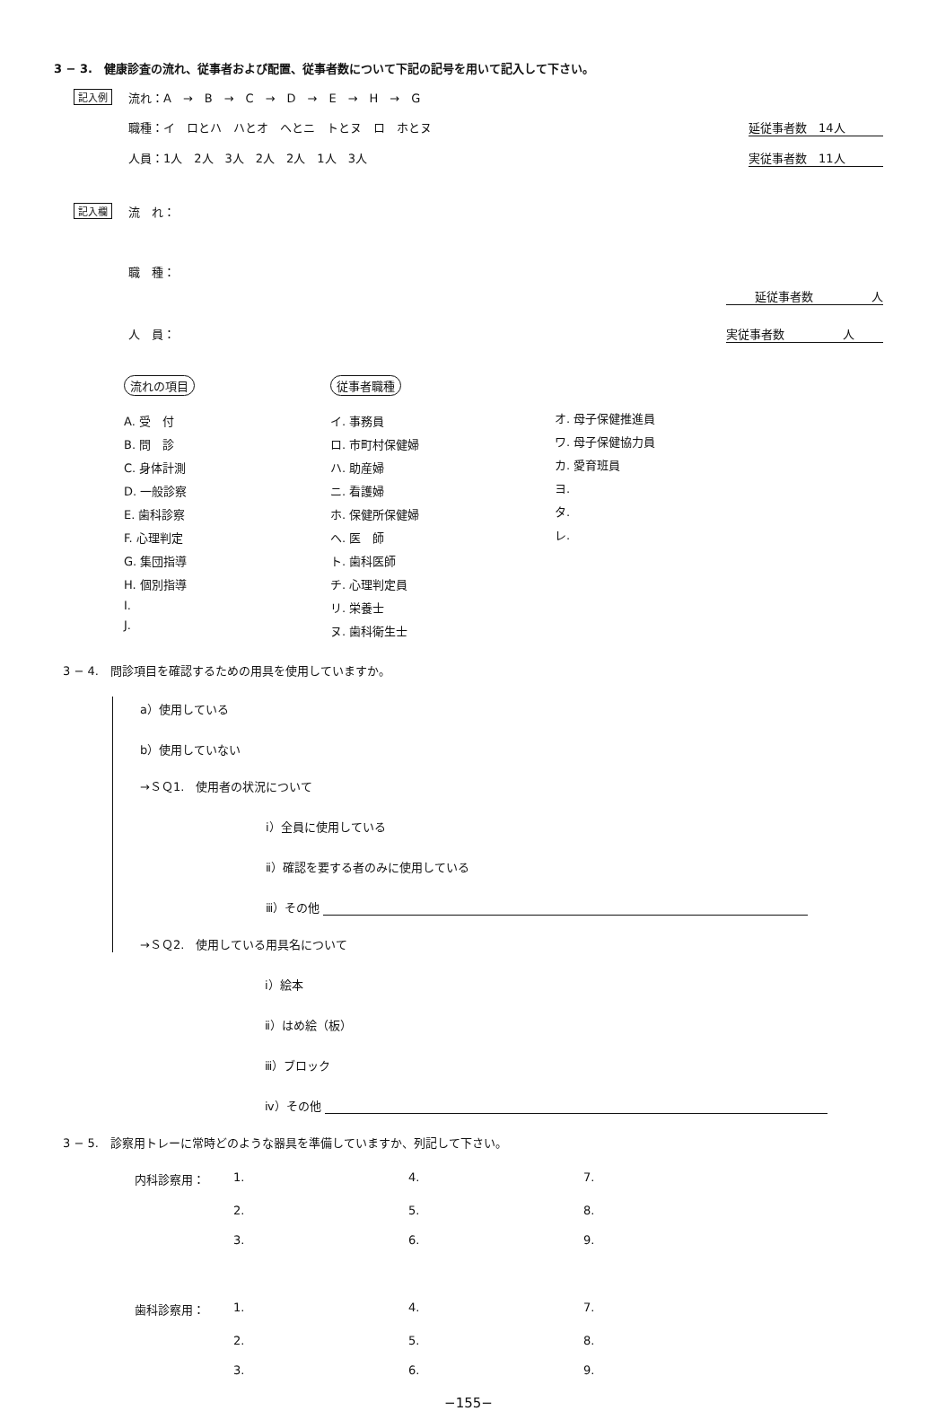3 − 3.　健康診査の流れ、従事者および配置、従事者数について下記の記号を用いて記入して下さい。
記入例
流れ：A　→　B　→　C　→　D　→　E　→　H　→　G
職種：イ　ロとハ　ハとオ　ヘとニ　トとヌ　ロ　ホとヌ 延従事者数　14人
人員：1人　2人　3人　2人　2人　1人　3人 実従事者数　11人
記入欄
流　れ：
職　種：
延従事者数　　　　　人
人　員： 実従事者数　　　　　人
流れの項目
A. 受　付
B. 問　診
C. 身体計測
D. 一般診察
E. 歯科診察
F. 心理判定
G. 集団指導
H. 個別指導
I.
J.
従事者職種
イ. 事務員
ロ. 市町村保健婦
ハ. 助産婦
ニ. 看護婦
ホ. 保健所保健婦
ヘ. 医　師
ト. 歯科医師
チ. 心理判定員
リ. 栄養士
ヌ. 歯科衛生士
オ. 母子保健推進員
ワ. 母子保健協力員
カ. 愛育班員
ヨ.
タ.
レ.
3 − 4.　問診項目を確認するための用具を使用していますか。
a）使用している
b）使用していない
→ＳＱ1.　使用者の状況について
ⅰ）全員に使用している
ⅱ）確認を要する者のみに使用している
ⅲ）その他
→ＳＱ2.　使用している用具名について
ⅰ）絵本
ⅱ）はめ絵（板）
ⅲ）ブロック
ⅳ）その他
3 − 5.　診察用トレーに常時どのような器具を準備していますか、列記して下さい。
内科診察用： 1. 4. 7. 2. 5. 8. 3. 6. 9.
歯科診察用： 1. 4. 7. 2. 5. 8. 3. 6. 9.
−155−